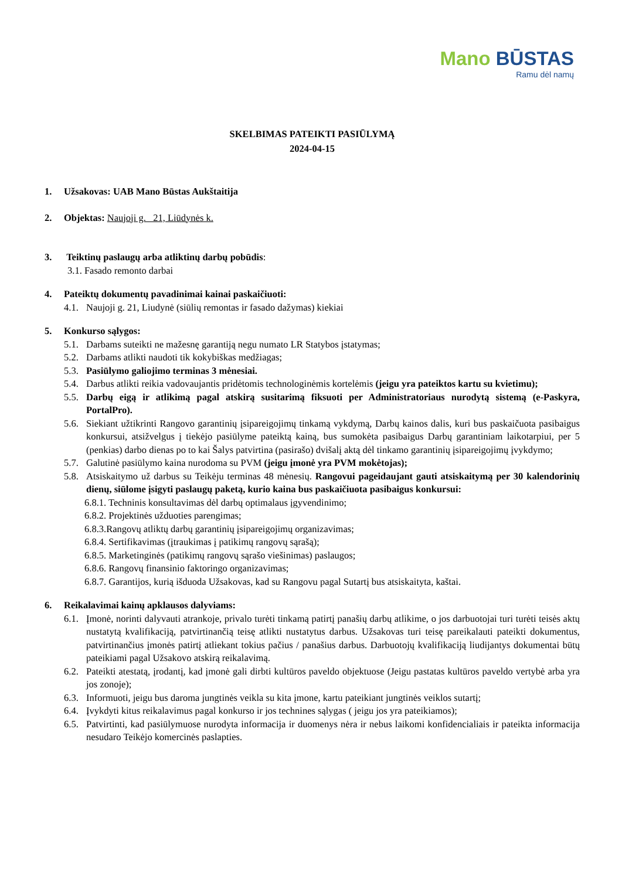Mano BŪSTAS
Ramu dėl namų
SKELBIMAS PATEIKTI PASIŪLYMĄ
2024-04-15
1. Užsakovas: UAB Mano Būstas Aukštaitija
2. Objektas: Naujoji g. 21, Liūdynės k.
3. Teiktinų paslaugų arba atliktinų darbų pobūdis:
3.1. Fasado remonto darbai
4. Pateiktų dokumentų pavadinimai kainai paskaičiuoti:
4.1.
Naujoji g. 21, Liudynė (siūlių remontas ir fasado dažymas) kiekiai
5. Konkurso sąlygos:
5.1.
Darbams suteikti ne mažesnę garantiją negu numato LR Statybos įstatymas;
5.2.
Darbams atlikti naudoti tik kokybiškas medžiagas;
5.3.
Pasiūlymo galiojimo terminas 3 mėnesiai.
5.4.
Darbus atlikti reikia vadovaujantis pridėtomis technologinėmis kortelėmis (jeigu yra pateiktos kartu su kvietimu);
5.5.
Darbų eigą ir atlikimą pagal atskirą susitarimą fiksuoti per Administratoriaus nurodytą sistemą (e-Paskyra, PortalPro).
5.6.
Siekiant užtikrinti Rangovo garantinių įsipareigojimų tinkamą vykdymą, Darbų kainos dalis, kuri bus paskaičuota pasibaigus konkursui, atsižvelgus į tiekėjo pasiūlyme pateiktą kainą, bus sumokėta pasibaigus Darbų garantiniam laikotarpiui, per 5 (penkias) darbo dienas po to kai Šalys patvirtina (pasirašo) dvišalį aktą dėl tinkamo garantinių įsipareigojimų įvykdymo;
5.7.
Galutinė pasiūlymo kaina nurodoma su PVM (jeigu įmonė yra PVM mokėtojas);
5.8.
Atsiskaitymo už darbus su Teikėju terminas 48 mėnesių. Rangovui pageidaujant gauti atsiskaitymą per 30 kalendorinių dienų, siūlome įsigyti paslaugų paketą, kurio kaina bus paskaičiuota pasibaigus konkursui:
6.8.1. Techninis konsultavimas dėl darbų optimalaus įgyvendinimo;
6.8.2. Projektinės užduoties parengimas;
6.8.3.Rangovų atliktų darbų garantinių įsipareigojimų organizavimas;
6.8.4. Sertifikavimas (įtraukimas į patikimų rangovų sąrašą);
6.8.5. Marketinginės (patikimų rangovų sąrašo viešinimas) paslaugos;
6.8.6. Rangovų finansinio faktoringo organizavimas;
6.8.7. Garantijos, kurią išduoda Užsakovas, kad su Rangovu pagal Sutartį bus atsiskaityta, kaštai.
6. Reikalavimai kainų apklausos dalyviams:
6.1.
Įmonė, norinti dalyvauti atrankoje, privalo turėti tinkamą patirtį panašių darbų atlikime, o jos darbuotojai turi turėti teisės aktų nustatytą kvalifikaciją, patvirtinančią teisę atlikti nustatytus darbus. Užsakovas turi teisę pareikalauti pateikti dokumentus, patvirtinančius įmonės patirtį atliekant tokius pačius / panašius darbus. Darbuotojų kvalifikaciją liudijantys dokumentai būtų pateikiami pagal Užsakovo atskirą reikalavimą.
6.2.
Pateikti atestatą, įrodantį, kad įmonė gali dirbti kultūros paveldo objektuose (Jeigu pastatas kultūros paveldo vertybė arba yra jos zonoje);
6.3.
Informuoti, jeigu bus daroma jungtinės veikla su kita įmone, kartu pateikiant jungtinės veiklos sutartį;
6.4.
Įvykdyti kitus reikalavimus pagal konkurso ir jos technines sąlygas ( jeigu jos yra pateikiamos);
6.5.
Patvirtinti, kad pasiūlymuose nurodyta informacija ir duomenys nėra ir nebus laikomi konfidencialiais ir pateikta informacija nesudaro Teikėjo komercinės paslapties.